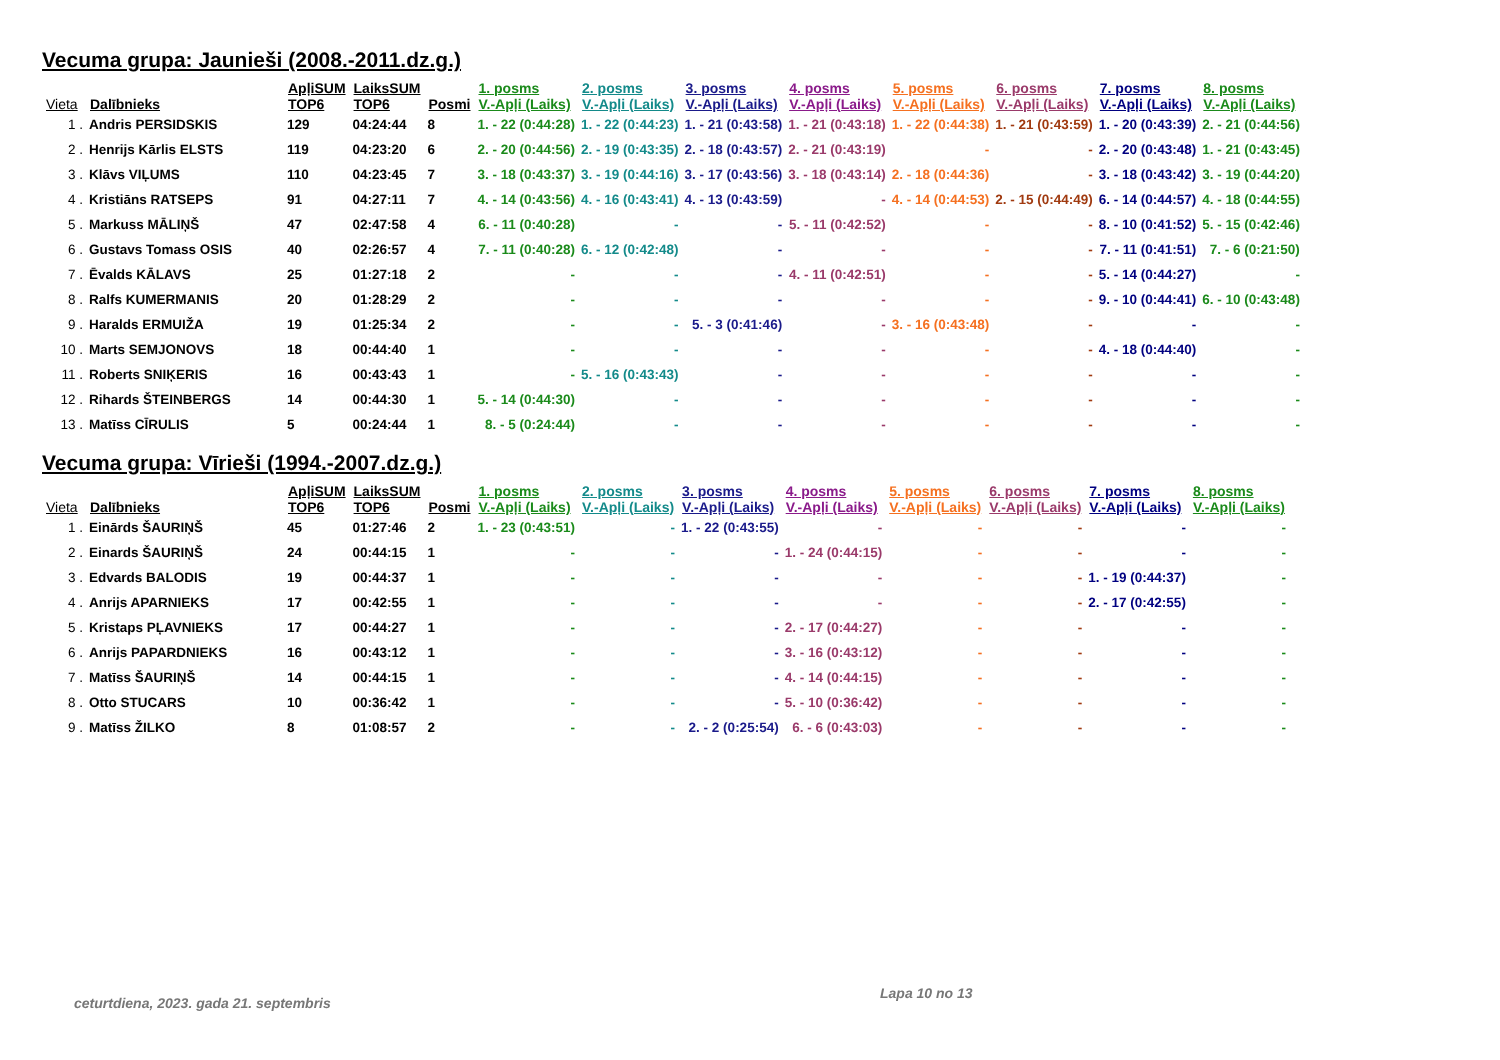Vecuma grupa: Jaunieši (2008.-2011.dz.g.)
| Vieta | Dalībnieks | ApļiSUM TOP6 | LaiksSUM TOP6 | Posmi | 1. posms V.-Apļi (Laiks) | 2. posms V.-Apļi (Laiks) | 3. posms V.-Apļi (Laiks) | 4. posms V.-Apļi (Laiks) | 5. posms V.-Apļi (Laiks) | 6. posms V.-Apļi (Laiks) | 7. posms V.-Apļi (Laiks) | 8. posms V.-Apļi (Laiks) |
| --- | --- | --- | --- | --- | --- | --- | --- | --- | --- | --- | --- | --- |
| 1 . | Andris PERSIDSKIS | 129 | 04:24:44 | 8 | 1. - 22 (0:44:28) | 1. - 22 (0:44:23) | 1. - 21 (0:43:58) | 1. - 21 (0:43:18) | 1. - 22 (0:44:38) | 1. - 21 (0:43:59) | 1. - 20 (0:43:39) | 2. - 21 (0:44:56) |
| 2 . | Henrijs Kārlis ELSTS | 119 | 04:23:20 | 6 | 2. - 20 (0:44:56) | 2. - 19 (0:43:35) | 2. - 18 (0:43:57) | 2. - 21 (0:43:19) | - | - | 2. - 20 (0:43:48) | 1. - 21 (0:43:45) |
| 3 . | Klāvs VIĻUMS | 110 | 04:23:45 | 7 | 3. - 18 (0:43:37) | 3. - 19 (0:44:16) | 3. - 17 (0:43:56) | 3. - 18 (0:43:14) | 2. - 18 (0:44:36) | - | 3. - 18 (0:43:42) | 3. - 19 (0:44:20) |
| 4 . | Kristiāns RATSEPS | 91 | 04:27:11 | 7 | 4. - 14 (0:43:56) | 4. - 16 (0:43:41) | 4. - 13 (0:43:59) | - | 4. - 14 (0:44:53) | 2. - 15 (0:44:49) | 6. - 14 (0:44:57) | 4. - 18 (0:44:55) |
| 5 . | Markuss MĀLIŅŠ | 47 | 02:47:58 | 4 | 6. - 11 (0:40:28) | - | - | 5. - 11 (0:42:52) | - | - | 8. - 10 (0:41:52) | 5. - 15 (0:42:46) |
| 6 . | Gustavs Tomass OSIS | 40 | 02:26:57 | 4 | 7. - 11 (0:40:28) | 6. - 12 (0:42:48) | - | - | - | - | 7. - 11 (0:41:51) | 7. - 6 (0:21:50) |
| 7 . | Ēvalds KĀLAVS | 25 | 01:27:18 | 2 | - | - | - | 4. - 11 (0:42:51) | - | - | 5. - 14 (0:44:27) | - |
| 8 . | Ralfs KUMERMANIS | 20 | 01:28:29 | 2 | - | - | - | - | - | - | 9. - 10 (0:44:41) | 6. - 10 (0:43:48) |
| 9 . | Haralds ERMUIŽA | 19 | 01:25:34 | 2 | - | - | 5. - 3 (0:41:46) | - | 3. - 16 (0:43:48) | - | - | - |
| 10 . | Marts SEMJONOVS | 18 | 00:44:40 | 1 | - | - | - | - | - | - | 4. - 18 (0:44:40) | - |
| 11 . | Roberts SNIĶERIS | 16 | 00:43:43 | 1 | - | 5. - 16 (0:43:43) | - | - | - | - | - | - |
| 12 . | Rihards ŠTEINBERGS | 14 | 00:44:30 | 1 | 5. - 14 (0:44:30) | - | - | - | - | - | - | - |
| 13 . | Matīss CĪRULIS | 5 | 00:24:44 | 1 | 8. - 5 (0:24:44) | - | - | - | - | - | - | - |
Vecuma grupa: Vīrieši (1994.-2007.dz.g.)
| Vieta | Dalībnieks | ApļiSUM TOP6 | LaiksSUM TOP6 | Posmi | 1. posms V.-Apļi (Laiks) | 2. posms V.-Apļi (Laiks) | 3. posms V.-Apļi (Laiks) | 4. posms V.-Apļi (Laiks) | 5. posms V.-Apļi (Laiks) | 6. posms V.-Apļi (Laiks) | 7. posms V.-Apļi (Laiks) | 8. posms V.-Apļi (Laiks) |
| --- | --- | --- | --- | --- | --- | --- | --- | --- | --- | --- | --- | --- |
| 1 . | Einārds ŠAURIŅŠ | 45 | 01:27:46 | 2 | 1. - 23 (0:43:51) | - | 1. - 22 (0:43:55) | - | - | - | - | - |
| 2 . | Einards ŠAURIŅŠ | 24 | 00:44:15 | 1 | - | - | - | 1. - 24 (0:44:15) | - | - | - | - |
| 3 . | Edvards BALODIS | 19 | 00:44:37 | 1 | - | - | - | - | - | - | 1. - 19 (0:44:37) | - |
| 4 . | Anrijs APARNIEKS | 17 | 00:42:55 | 1 | - | - | - | - | - | - | 2. - 17 (0:42:55) | - |
| 5 . | Kristaps PĻAVNIEKS | 17 | 00:44:27 | 1 | - | - | - | 2. - 17 (0:44:27) | - | - | - | - |
| 6 . | Anrijs PAPARDNIEKS | 16 | 00:43:12 | 1 | - | - | - | 3. - 16 (0:43:12) | - | - | - | - |
| 7 . | Matīss ŠAURIŅŠ | 14 | 00:44:15 | 1 | - | - | - | 4. - 14 (0:44:15) | - | - | - | - |
| 8 . | Otto STUCARS | 10 | 00:36:42 | 1 | - | - | - | 5. - 10 (0:36:42) | - | - | - | - |
| 9 . | Matīss ŽILKO | 8 | 01:08:57 | 2 | - | - | 2. - 2 (0:25:54) | 6. - 6 (0:43:03) | - | - | - | - |
ceturtdiena, 2023. gada 21. septembris
Lapa 10 no 13